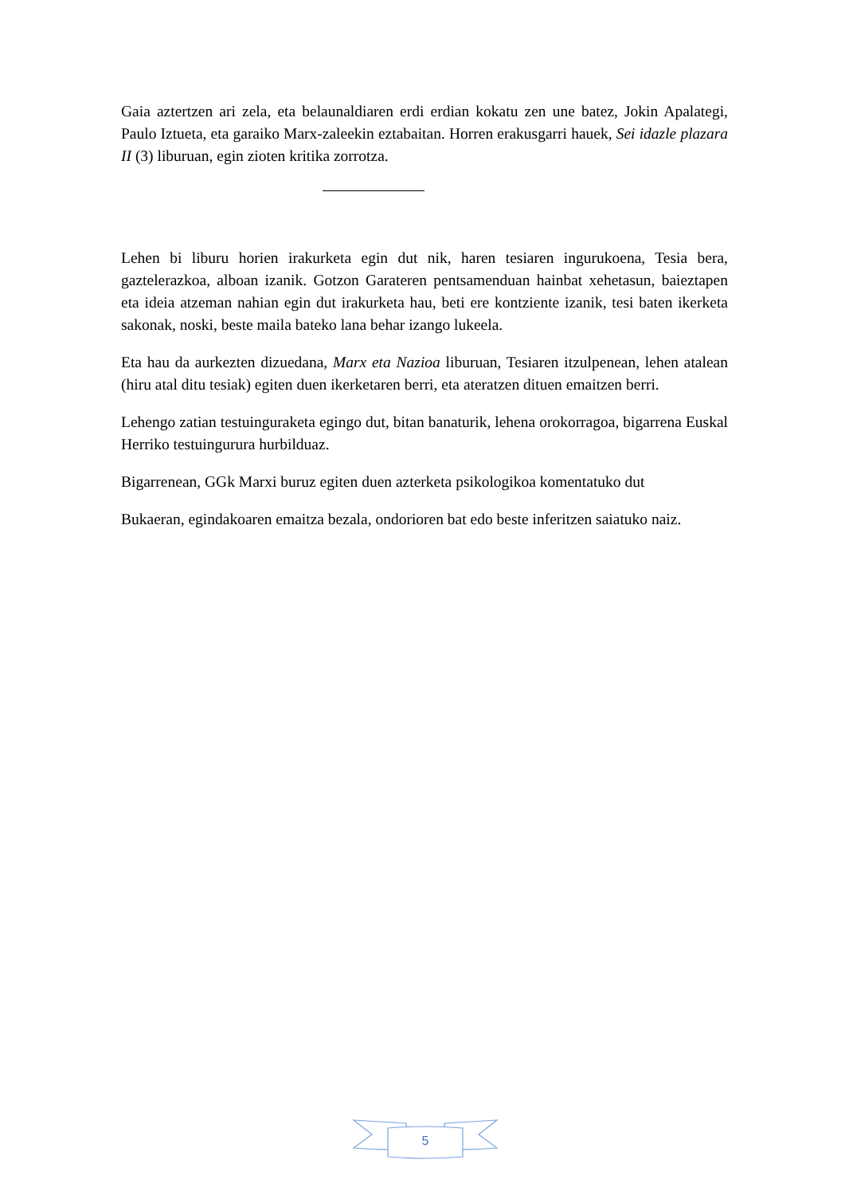Gaia aztertzen ari zela, eta belaunaldiaren erdi erdian kokatu zen une batez, Jokin Apalategi, Paulo Iztueta, eta garaiko Marx-zaleekin eztabaitan. Horren erakusgarri hauek, Sei idazle plazara II (3) liburuan, egin zioten kritika zorrotza.
Lehen bi liburu horien irakurketa egin dut nik, haren tesiaren ingurukoena, Tesia bera, gaztelerazkoa, alboan izanik. Gotzon Garateren pentsamenduan hainbat xehetasun, baieztapen eta ideia atzeman nahian egin dut irakurketa hau, beti ere kontziente izanik, tesi baten ikerketa sakonak, noski, beste maila bateko lana behar izango lukeela.
Eta hau da aurkezten dizuedana, Marx eta Nazioa liburuan, Tesiaren itzulpenean, lehen atalean (hiru atal ditu tesiak) egiten duen ikerketaren berri, eta ateratzen dituen emaitzen berri.
Lehengo zatian testuinguraketa egingo dut, bitan banaturik, lehena orokorragoa, bigarrena Euskal Herriko testuingurura hurbilduaz.
Bigarrenean, GGk Marxi buruz egiten duen azterketa psikologikoa komentatuko dut
Bukaeran, egindakoaren emaitza bezala, ondorioren bat edo beste inferitzen saiatuko naiz.
5